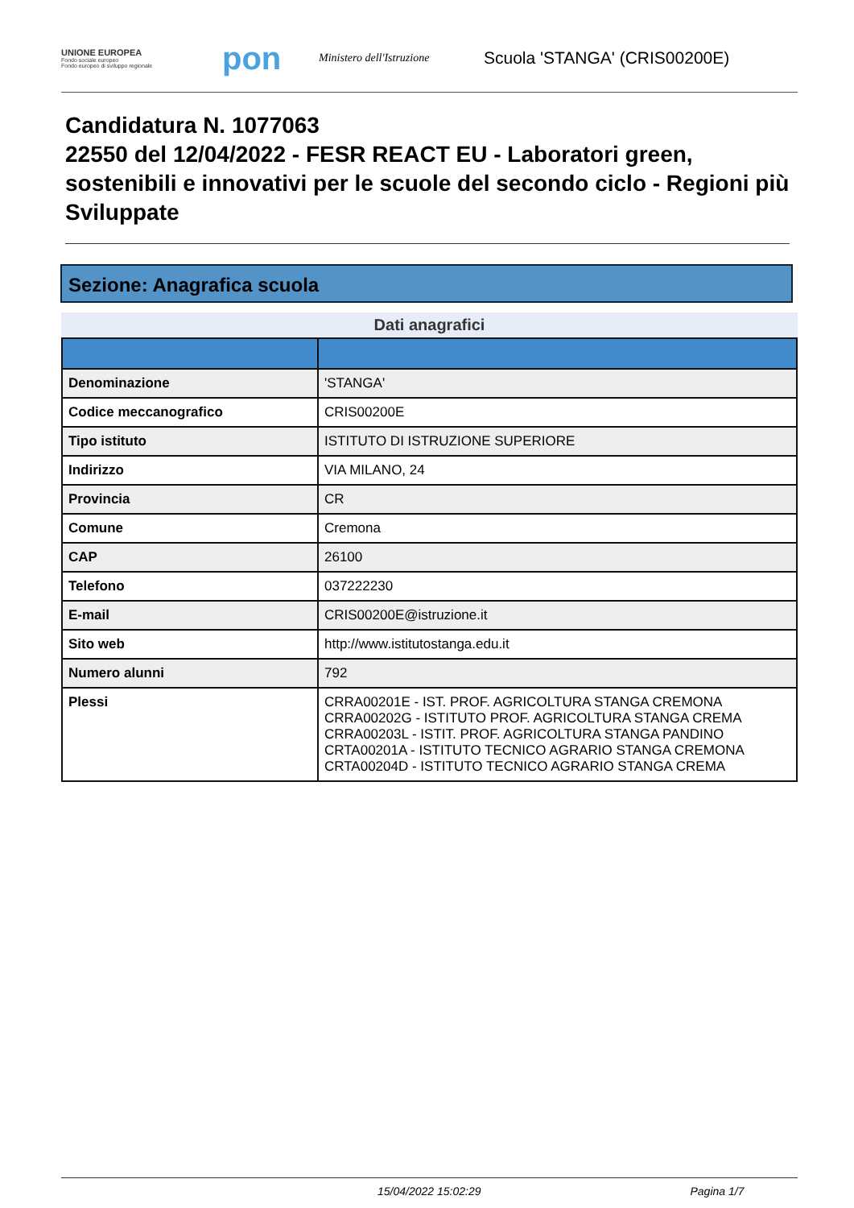UNIONE EUROPEA
Fondo sociale europeo
Fondo europeo di sviluppo regionale
pon
Ministero dell'Istruzione
Scuola 'STANGA' (CRIS00200E)
Candidatura N. 1077063
22550 del 12/04/2022 - FESR REACT EU - Laboratori green, sostenibili e innovativi per le scuole del secondo ciclo - Regioni più Sviluppate
Sezione: Anagrafica scuola
Dati anagrafici
| Denominazione | 'STANGA' |
| Codice meccanografico | CRIS00200E |
| Tipo istituto | ISTITUTO DI ISTRUZIONE SUPERIORE |
| Indirizzo | VIA MILANO, 24 |
| Provincia | CR |
| Comune | Cremona |
| CAP | 26100 |
| Telefono | 037222230 |
| E-mail | CRIS00200E@istruzione.it |
| Sito web | http://www.istitutostanga.edu.it |
| Numero alunni | 792 |
| Plessi | CRRA00201E - IST. PROF. AGRICOLTURA STANGA CREMONA CRRA00202G - ISTITUTO PROF. AGRICOLTURA STANGA CREMA CRRA00203L - ISTIT. PROF. AGRICOLTURA STANGA PANDINO CRTA00201A - ISTITUTO TECNICO AGRARIO STANGA CREMONA CRTA00204D - ISTITUTO TECNICO AGRARIO STANGA CREMA |
15/04/2022 15:02:29 Pagina 1/7